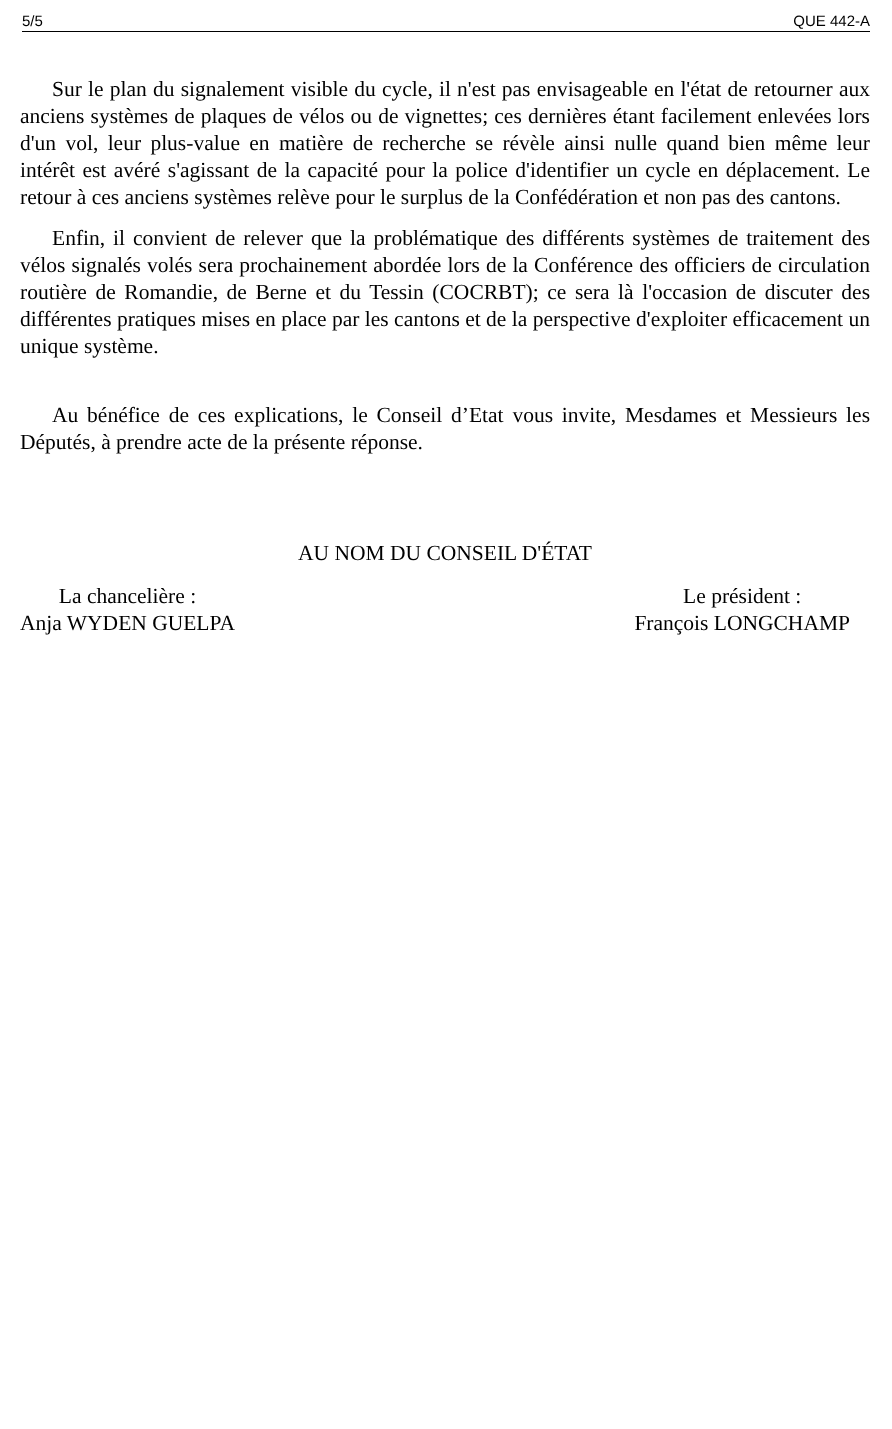5/5 QUE 442-A
Sur le plan du signalement visible du cycle, il n'est pas envisageable en l'état de retourner aux anciens systèmes de plaques de vélos ou de vignettes; ces dernières étant facilement enlevées lors d'un vol, leur plus-value en matière de recherche se révèle ainsi nulle quand bien même leur intérêt est avéré s'agissant de la capacité pour la police d'identifier un cycle en déplacement. Le retour à ces anciens systèmes relève pour le surplus de la Confédération et non pas des cantons.
Enfin, il convient de relever que la problématique des différents systèmes de traitement des vélos signalés volés sera prochainement abordée lors de la Conférence des officiers de circulation routière de Romandie, de Berne et du Tessin (COCRBT); ce sera là l'occasion de discuter des différentes pratiques mises en place par les cantons et de la perspective d'exploiter efficacement un unique système.
Au bénéfice de ces explications, le Conseil d’Etat vous invite, Mesdames et Messieurs les Députés, à prendre acte de la présente réponse.
AU NOM DU CONSEIL D'ÉTAT
La chancelière :
Anja WYDEN GUELPA
Le président :
François LONGCHAMP